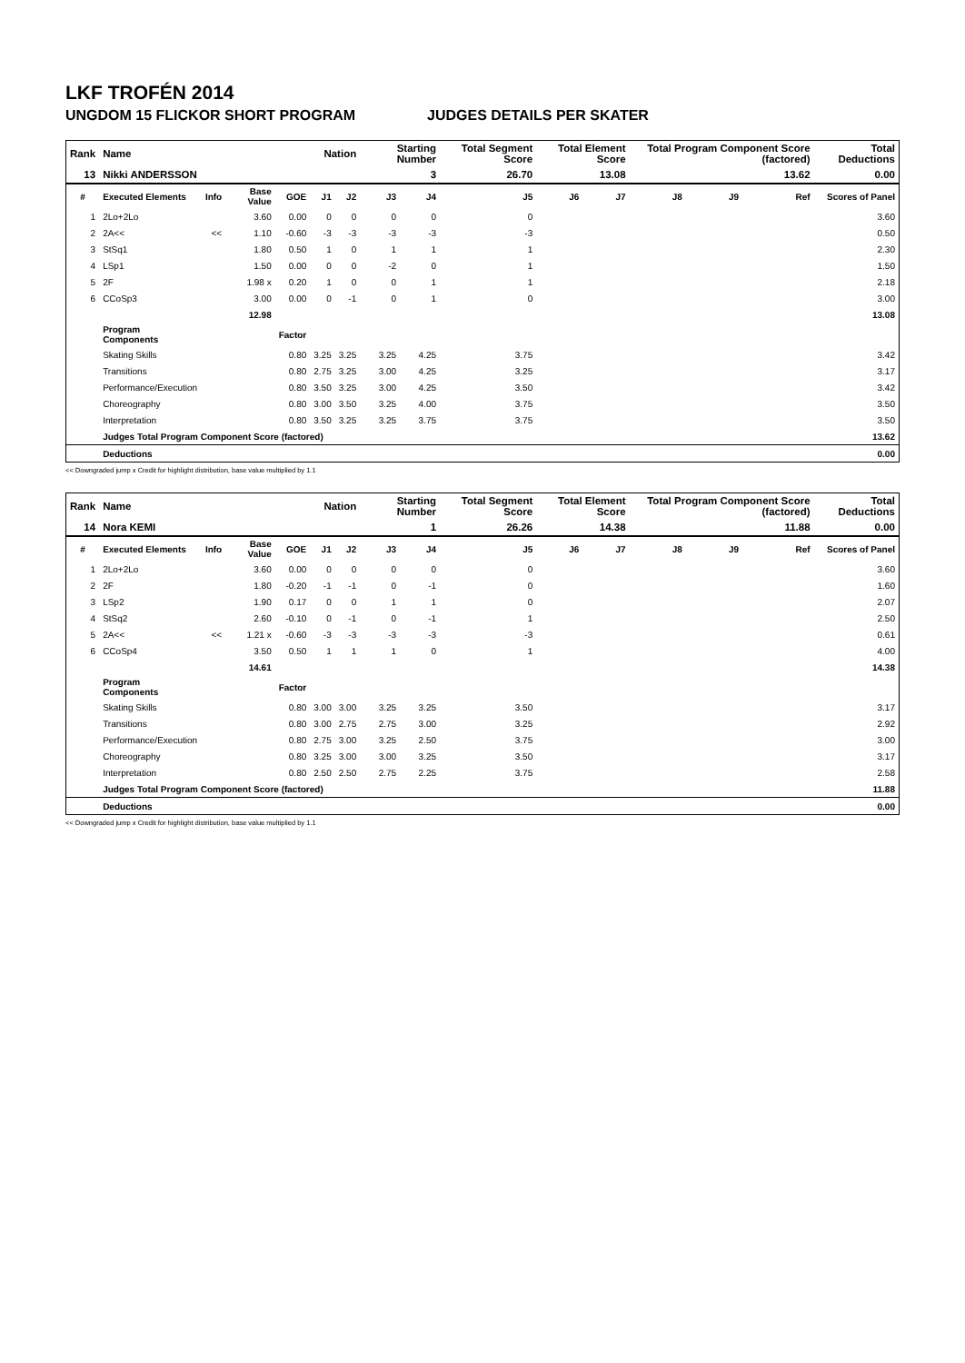LKF TROFÉN 2014
UNGDOM 15 FLICKOR SHORT PROGRAM JUDGES DETAILS PER SKATER
| Rank | Name | | | | Nation | | Starting Number | | Total Segment Score | Total Element Score | | Total Program Component Score (factored) | | | Total Deductions |
| --- | --- | --- | --- | --- | --- | --- | --- | --- | --- | --- | --- | --- | --- | --- | --- |
| 13 | Nikki ANDERSSON | | | | | | 3 | | 26.70 | 13.08 | | 13.62 | | | 0.00 |
| # | Executed Elements | Info | Base Value | GOE | J1 | J2 | J3 | J4 | J5 | J6 | J7 | J8 | J9 | Ref | Scores of Panel |
| 1 | 2Lo+2Lo | | 3.60 | 0.00 | 0 | 0 | 0 | 0 | 0 | | | | | | 3.60 |
| 2 | 2A<< | << | 1.10 | -0.60 | -3 | -3 | -3 | -3 | -3 | | | | | | 0.50 |
| 3 | StSq1 | | 1.80 | 0.50 | 1 | 0 | 1 | 1 | 1 | | | | | | 2.30 |
| 4 | LSp1 | | 1.50 | 0.00 | 0 | 0 | -2 | 0 | 1 | | | | | | 1.50 |
| 5 | 2F | | 1.98 x | 0.20 | 1 | 0 | 0 | 1 | 1 | | | | | | 2.18 |
| 6 | CCoSp3 | | 3.00 | 0.00 | 0 | -1 | 0 | 1 | 0 | | | | | | 3.00 |
| | | | 12.98 | | | | | | | | | | | | 13.08 |
| | Program Components | | | Factor | | | | | | | | | | | |
| | Skating Skills | | | 0.80 | 3.25 | 3.25 | 3.25 | 4.25 | 3.75 | | | | | | 3.42 |
| | Transitions | | | 0.80 | 2.75 | 3.25 | 3.00 | 4.25 | 3.25 | | | | | | 3.17 |
| | Performance/Execution | | | 0.80 | 3.50 | 3.25 | 3.00 | 4.25 | 3.50 | | | | | | 3.42 |
| | Choreography | | | 0.80 | 3.00 | 3.50 | 3.25 | 4.00 | 3.75 | | | | | | 3.50 |
| | Interpretation | | | 0.80 | 3.50 | 3.25 | 3.25 | 3.75 | 3.75 | | | | | | 3.50 |
| | Judges Total Program Component Score (factored) | | | | | | | | | | | | | | 13.62 |
| | Deductions | | | | | | | | | | | | | | 0.00 |
<< Downgraded jump x Credit for highlight distribution, base value multiplied by 1.1
| Rank | Name | | | | Nation | | Starting Number | | Total Segment Score | Total Element Score | | Total Program Component Score (factored) | | | Total Deductions |
| --- | --- | --- | --- | --- | --- | --- | --- | --- | --- | --- | --- | --- | --- | --- | --- |
| 14 | Nora KEMI | | | | | | 1 | | 26.26 | 14.38 | | 11.88 | | | 0.00 |
| # | Executed Elements | Info | Base Value | GOE | J1 | J2 | J3 | J4 | J5 | J6 | J7 | J8 | J9 | Ref | Scores of Panel |
| 1 | 2Lo+2Lo | | 3.60 | 0.00 | 0 | 0 | 0 | 0 | 0 | | | | | | 3.60 |
| 2 | 2F | | 1.80 | -0.20 | -1 | -1 | 0 | -1 | 0 | | | | | | 1.60 |
| 3 | LSp2 | | 1.90 | 0.17 | 0 | 0 | 1 | 1 | 0 | | | | | | 2.07 |
| 4 | StSq2 | | 2.60 | -0.10 | 0 | -1 | 0 | -1 | 1 | | | | | | 2.50 |
| 5 | 2A<< | << | 1.21 x | -0.60 | -3 | -3 | -3 | -3 | -3 | | | | | | 0.61 |
| 6 | CCoSp4 | | 3.50 | 0.50 | 1 | 1 | 1 | 0 | 1 | | | | | | 4.00 |
| | | | 14.61 | | | | | | | | | | | | 14.38 |
| | Program Components | | | Factor | | | | | | | | | | | |
| | Skating Skills | | | 0.80 | 3.00 | 3.00 | 3.25 | 3.25 | 3.50 | | | | | | 3.17 |
| | Transitions | | | 0.80 | 3.00 | 2.75 | 2.75 | 3.00 | 3.25 | | | | | | 2.92 |
| | Performance/Execution | | | 0.80 | 2.75 | 3.00 | 3.25 | 2.50 | 3.75 | | | | | | 3.00 |
| | Choreography | | | 0.80 | 3.25 | 3.00 | 3.00 | 3.25 | 3.50 | | | | | | 3.17 |
| | Interpretation | | | 0.80 | 2.50 | 2.50 | 2.75 | 2.25 | 3.75 | | | | | | 2.58 |
| | Judges Total Program Component Score (factored) | | | | | | | | | | | | | | 11.88 |
| | Deductions | | | | | | | | | | | | | | 0.00 |
<< Downgraded jump x Credit for highlight distribution, base value multiplied by 1.1